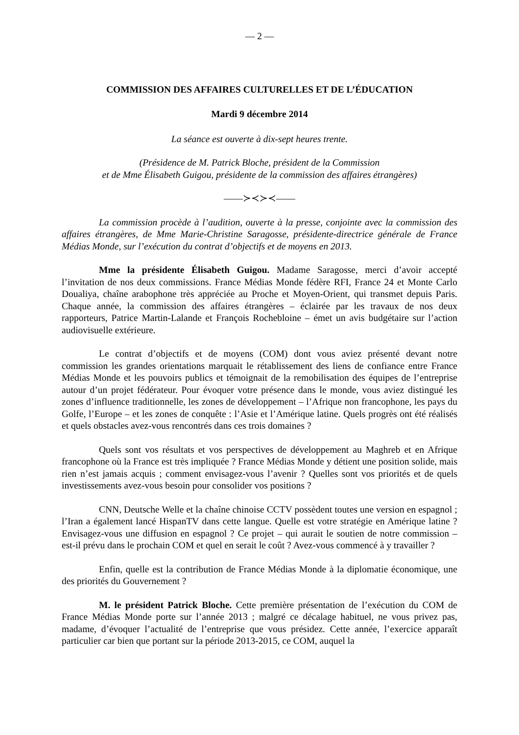— 2 —
COMMISSION DES AFFAIRES CULTURELLES ET DE L’ÉDUCATION
Mardi 9 décembre 2014
La séance est ouverte à dix-sept heures trente.
(Présidence de M. Patrick Bloche, président de la Commission
et de Mme Élisabeth Guigou, présidente de la commission des affaires étrangères)
——≻≺≻≺——
La commission procède à l’audition, ouverte à la presse, conjointe avec la commission des affaires étrangères, de Mme Marie-Christine Saragosse, présidente-directrice générale de France Médias Monde, sur l’exécution du contrat d’objectifs et de moyens en 2013.
Mme la présidente Élisabeth Guigou. Madame Saragosse, merci d’avoir accepté l’invitation de nos deux commissions. France Médias Monde fédère RFI, France 24 et Monte Carlo Doualiya, chaîne arabophone très appréciée au Proche et Moyen-Orient, qui transmet depuis Paris. Chaque année, la commission des affaires étrangères – éclairée par les travaux de nos deux rapporteurs, Patrice Martin-Lalande et François Rochebloine – émet un avis budgétaire sur l’action audiovisuelle extérieure.
Le contrat d’objectifs et de moyens (COM) dont vous aviez présenté devant notre commission les grandes orientations marquait le rétablissement des liens de confiance entre France Médias Monde et les pouvoirs publics et témoignait de la remobilisation des équipes de l’entreprise autour d’un projet fédérateur. Pour évoquer votre présence dans le monde, vous aviez distingué les zones d’influence traditionnelle, les zones de développement – l’Afrique non francophone, les pays du Golfe, l’Europe – et les zones de conquête : l’Asie et l’Amérique latine. Quels progrès ont été réalisés et quels obstacles avez-vous rencontrés dans ces trois domaines ?
Quels sont vos résultats et vos perspectives de développement au Maghreb et en Afrique francophone où la France est très impliquée ? France Médias Monde y détient une position solide, mais rien n’est jamais acquis ; comment envisagez-vous l’avenir ? Quelles sont vos priorités et de quels investissements avez-vous besoin pour consolider vos positions ?
CNN, Deutsche Welle et la chaîne chinoise CCTV possèdent toutes une version en espagnol ; l’Iran a également lancé HispanTV dans cette langue. Quelle est votre stratégie en Amérique latine ? Envisagez-vous une diffusion en espagnol ? Ce projet – qui aurait le soutien de notre commission – est-il prévu dans le prochain COM et quel en serait le coût ? Avez-vous commencé à y travailler ?
Enfin, quelle est la contribution de France Médias Monde à la diplomatie économique, une des priorités du Gouvernement ?
M. le président Patrick Bloche. Cette première présentation de l’exécution du COM de France Médias Monde porte sur l’année 2013 ; malgré ce décalage habituel, ne vous privez pas, madame, d’évoquer l’actualité de l’entreprise que vous présidez. Cette année, l’exercice apparaît particulier car bien que portant sur la période 2013-2015, ce COM, auquel la